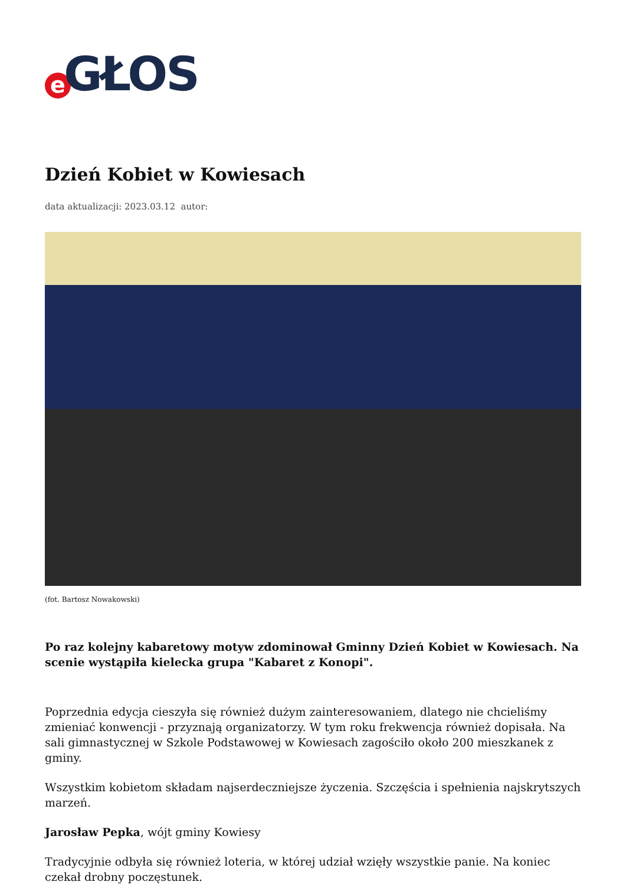e GŁOS
Dzień Kobiet w Kowiesach
data aktualizacji: 2023.03.12 autor:
(fot. Bartosz Nowakowski)
Po raz kolejny kabaretowy motyw zdominował Gminny Dzień Kobiet w Kowiesach. Na scenie wystąpiła kielecka grupa "Kabaret z Konopi".
Poprzednia edycja cieszyła się również dużym zainteresowaniem, dlatego nie chcieliśmy zmieniać konwencji - przyznają organizatorzy. W tym roku frekwencja również dopisała. Na sali gimnastycznej w Szkole Podstawowej w Kowiesach zagościło około 200 mieszkanek z gminy.
Wszystkim kobietom składam najserdeczniejsze życzenia. Szczęścia i spełnienia najskrytszych marzeń.
Jarosław Pepka, wójt gminy Kowiesy
Tradycyjnie odbyła się również loteria, w której udział wzięły wszystkie panie. Na koniec czekał drobny poczęstunek.